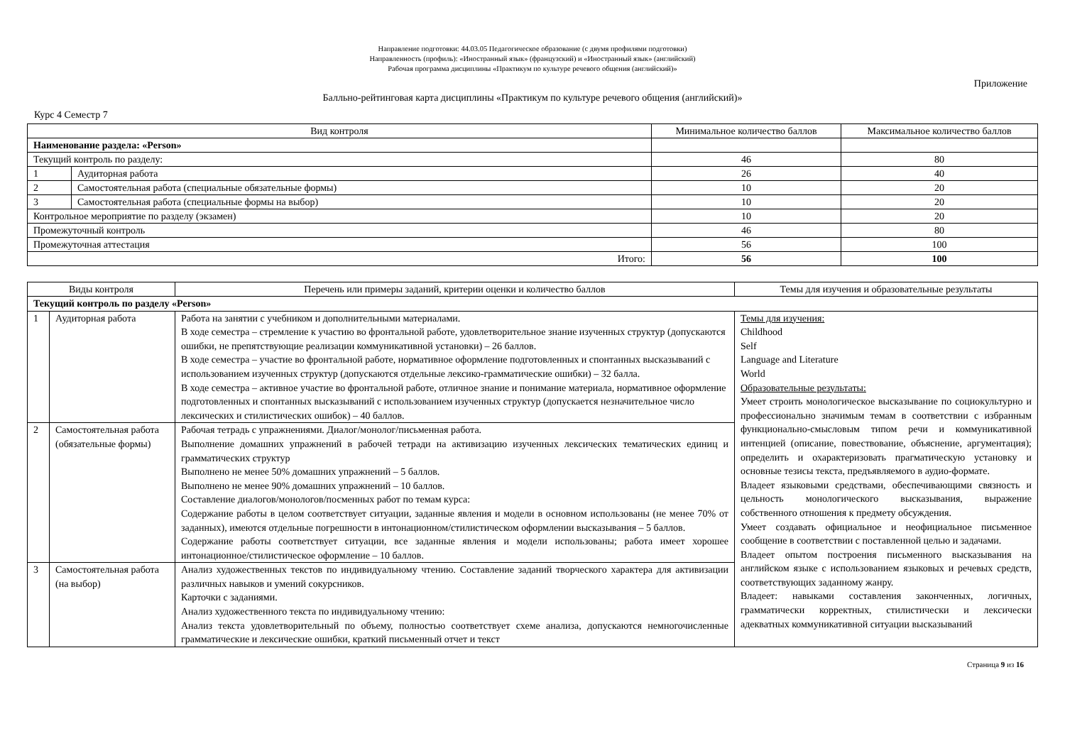Направление подготовки: 44.03.05 Педагогическое образование (с двумя профилями подготовки)
Направленность (профиль): «Иностранный язык» (французский) и «Иностранный язык» (английский)
Рабочая программа дисциплины «Практикум по культуре речевого общения (английский)»
Приложение
Балльно-рейтинговая карта дисциплины «Практикум по культуре речевого общения (английский)»
Курс 4 Семестр 7
| Вид контроля | | Минимальное количество баллов | Максимальное количество баллов |
| --- | --- | --- | --- |
| Наименование раздела: «Person» | | | |
| Текущий контроль по разделу: | | 46 | 80 |
| 1 | Аудиторная работа | 26 | 40 |
| 2 | Самостоятельная работа (специальные обязательные формы) | 10 | 20 |
| 3 | Самостоятельная работа (специальные формы на выбор) | 10 | 20 |
| Контрольное мероприятие по разделу (экзамен) | | 10 | 20 |
| Промежуточный контроль | | 46 | 80 |
| Промежуточная аттестация | | 56 | 100 |
| Итого: | | 56 | 100 |
| Виды контроля | | Перечень или примеры заданий, критерии оценки и количество баллов | Темы для изучения и образовательные результаты |
| --- | --- | --- | --- |
| Текущий контроль по разделу «Person» | | | |
| 1 | Аудиторная работа | Работа на занятии с учебником и дополнительными материалами. В ходе семестра – стремление к участию во фронтальной работе, удовлетворительное знание изученных структур (допускаются ошибки, не препятствующие реализации коммуникативной установки) – 26 баллов. В ходе семестра – участие во фронтальной работе, нормативное оформление подготовленных и спонтанных высказываний с использованием изученных структур (допускаются отдельные лексико-грамматические ошибки) – 32 балла. В ходе семестра – активное участие во фронтальной работе, отличное знание и понимание материала, нормативное оформление подготовленных и спонтанных высказываний с использованием изученных структур (допускается незначительное число лексических и стилистических ошибок) – 40 баллов. | Темы для изучения: Childhood Self Language and Literature World Образовательные результаты: Умеет строить монологическое высказывание по социокультурно и профессионально значимым темам в соответствии с избранным функционально-смысловым типом речи и коммуникативной интенцией (описание, повествование, объяснение, аргументация); определить и охарактеризовать прагматическую установку и основные тезисы текста, предъявляемого в аудио-формате. Владеет языковыми средствами, обеспечивающими связность и цельность монологического высказывания, выражение собственного отношения к предмету обсуждения. Умеет создавать официальное и неофициальное письменное сообщение в соответствии с поставленной целью и задачами. Владеет опытом построения письменного высказывания на английском языке с использованием языковых и речевых средств, соответствующих заданному жанру. Владеет: навыками составления законченных, логичных, грамматически корректных, стилистически и лексически адекватных коммуникативной ситуации высказываний |
| 2 | Самостоятельная работа (обязательные формы) | Рабочая тетрадь с упражнениями. Диалог/монолог/письменная работа. Выполнение домашних упражнений в рабочей тетради на активизацию изученных лексических тематических единиц и грамматических структур Выполнено не менее 50% домашних упражнений – 5 баллов. Выполнено не менее 90% домашних упражнений – 10 баллов. Составление диалогов/монологов/посменных работ по темам курса: Содержание работы в целом соответствует ситуации, заданные явления и модели в основном использованы (не менее 70% от заданных), имеются отдельные погрешности в интонационном/стилистическом оформлении высказывания – 5 баллов. Содержание работы соответствует ситуации, все заданные явления и модели использованы; работа имеет хорошее интонационное/стилистическое оформление – 10 баллов. | |
| 3 | Самостоятельная работа (на выбор) | Анализ художественных текстов по индивидуальному чтению. Составление заданий творческого характера для активизации различных навыков и умений сокурсников. Карточки с заданиями. Анализ художественного текста по индивидуальному чтению: Анализ текста удовлетворительный по объему, полностью соответствует схеме анализа, допускаются немногочисленные грамматические и лексические ошибки, краткий письменный отчет и текст | |
Страница 9 из 16